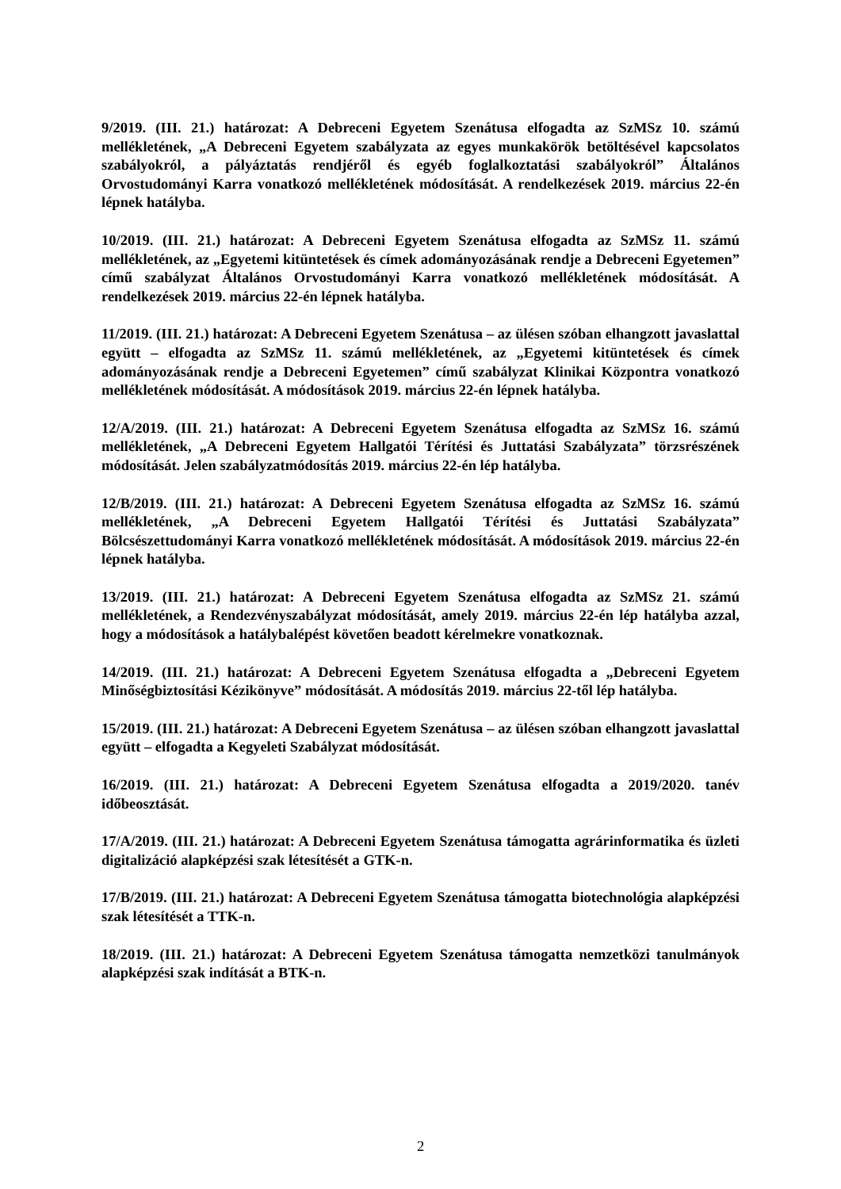9/2019. (III. 21.) határozat: A Debreceni Egyetem Szenátusa elfogadta az SzMSz 10. számú mellékletének, „A Debreceni Egyetem szabályzata az egyes munkakörök betöltésével kapcsolatos szabályokról, a pályáztatás rendjéről és egyéb foglalkoztatási szabályokról” Általános Orvostudományi Karra vonatkozó mellékletének módosítását. A rendelkezések 2019. március 22-én lépnek hatályba.
10/2019. (III. 21.) határozat: A Debreceni Egyetem Szenátusa elfogadta az SzMSz 11. számú mellékletének, az „Egyetemi kitüntetések és címek adományozásának rendje a Debreceni Egyetemen” című szabályzat Általános Orvostudományi Karra vonatkozó mellékletének módosítását. A rendelkezések 2019. március 22-én lépnek hatályba.
11/2019. (III. 21.) határozat: A Debreceni Egyetem Szenátusa – az ülésen szóban elhangzott javaslattal együtt – elfogadta az SzMSz 11. számú mellékletének, az „Egyetemi kitüntetések és címek adományozásának rendje a Debreceni Egyetemen” című szabályzat Klinikai Központra vonatkozó mellékletének módosítását. A módosítások 2019. március 22-én lépnek hatályba.
12/A/2019. (III. 21.) határozat: A Debreceni Egyetem Szenátusa elfogadta az SzMSz 16. számú mellékletének, „A Debreceni Egyetem Hallgatói Térítési és Juttatási Szabályzata” törzsrészének módosítását. Jelen szabályzatmódosítás 2019. március 22-én lép hatályba.
12/B/2019. (III. 21.) határozat: A Debreceni Egyetem Szenátusa elfogadta az SzMSz 16. számú mellékletének, „A Debreceni Egyetem Hallgatói Térítési és Juttatási Szabályzata” Bölcsészettudományi Karra vonatkozó mellékletének módosítását. A módosítások 2019. március 22-én lépnek hatályba.
13/2019. (III. 21.) határozat: A Debreceni Egyetem Szenátusa elfogadta az SzMSz 21. számú mellékletének, a Rendezvényszabályzat módosítását, amely 2019. március 22-én lép hatályba azzal, hogy a módosítások a hatálybalépést követően beadott kérelmekre vonatkoznak.
14/2019. (III. 21.) határozat: A Debreceni Egyetem Szenátusa elfogadta a „Debreceni Egyetem Minőségbiztosítási Kézikönyve” módosítását. A módosítás 2019. március 22-től lép hatályba.
15/2019. (III. 21.) határozat: A Debreceni Egyetem Szenátusa – az ülésen szóban elhangzott javaslattal együtt – elfogadta a Kegyeleti Szabályzat módosítását.
16/2019. (III. 21.) határozat: A Debreceni Egyetem Szenátusa elfogadta a 2019/2020. tanév időbeosztását.
17/A/2019. (III. 21.) határozat: A Debreceni Egyetem Szenátusa támogatta agrárinformatika és üzleti digitalizáció alapképzési szak létesítését a GTK-n.
17/B/2019. (III. 21.) határozat: A Debreceni Egyetem Szenátusa támogatta biotechnológia alapképzési szak létesítését a TTK-n.
18/2019. (III. 21.) határozat: A Debreceni Egyetem Szenátusa támogatta nemzetközi tanulmányok alapképzési szak indítását a BTK-n.
2